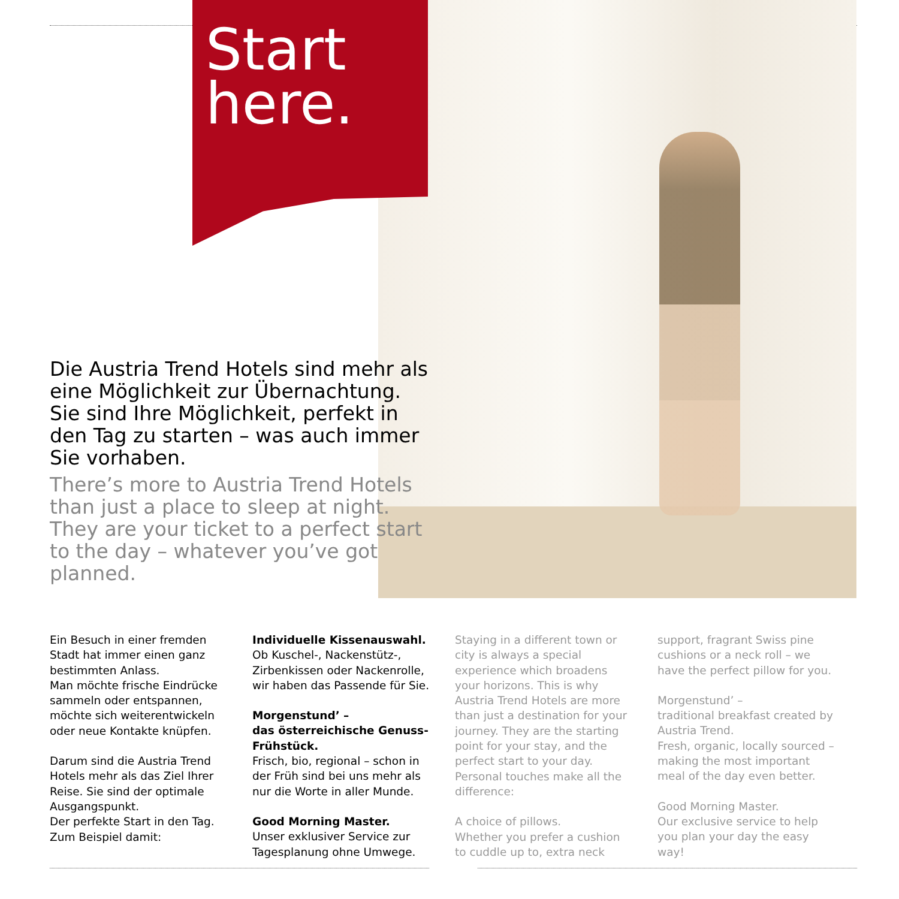Start
here.
Die Austria Trend Hotels sind mehr als eine Möglichkeit zur Übernachtung. Sie sind Ihre Möglichkeit, perfekt in den Tag zu starten – was auch immer Sie vorhaben.
There’s more to Austria Trend Hotels than just a place to sleep at night. They are your ticket to a perfect start to the day – whatever you’ve got planned.
Ein Besuch in einer fremden Stadt hat immer einen ganz bestimmten Anlass.
Man möchte frische Eindrücke sammeln oder entspannen, möchte sich weiterentwickeln oder neue Kontakte knüpfen.
Darum sind die Austria Trend Hotels mehr als das Ziel Ihrer Reise. Sie sind der optimale Ausgangspunkt.
Der perfekte Start in den Tag. Zum Beispiel damit:
Individuelle Kissenauswahl.
Ob Kuschel-, Nackenstütz-, Zirbenkissen oder Nackenrolle, wir haben das Passende für Sie.
Morgenstund’ –
das österreichische Genuss-Frühstück.
Frisch, bio, regional – schon in der Früh sind bei uns mehr als nur die Worte in aller Munde.
Good Morning Master.
Unser exklusiver Service zur Tagesplanung ohne Umwege.
Staying in a different town or city is always a special experience which broadens your horizons. This is why Austria Trend Hotels are more than just a destination for your journey. They are the starting point for your stay, and the perfect start to your day. Personal touches make all the difference:
A choice of pillows.
Whether you prefer a cushion to cuddle up to, extra neck
support, fragrant Swiss pine cushions or a neck roll – we have the perfect pillow for you.
Morgenstund’ –
traditional breakfast created by Austria Trend.
Fresh, organic, locally sourced – making the most important meal of the day even better.
Good Morning Master.
Our exclusive service to help you plan your day the easy way!